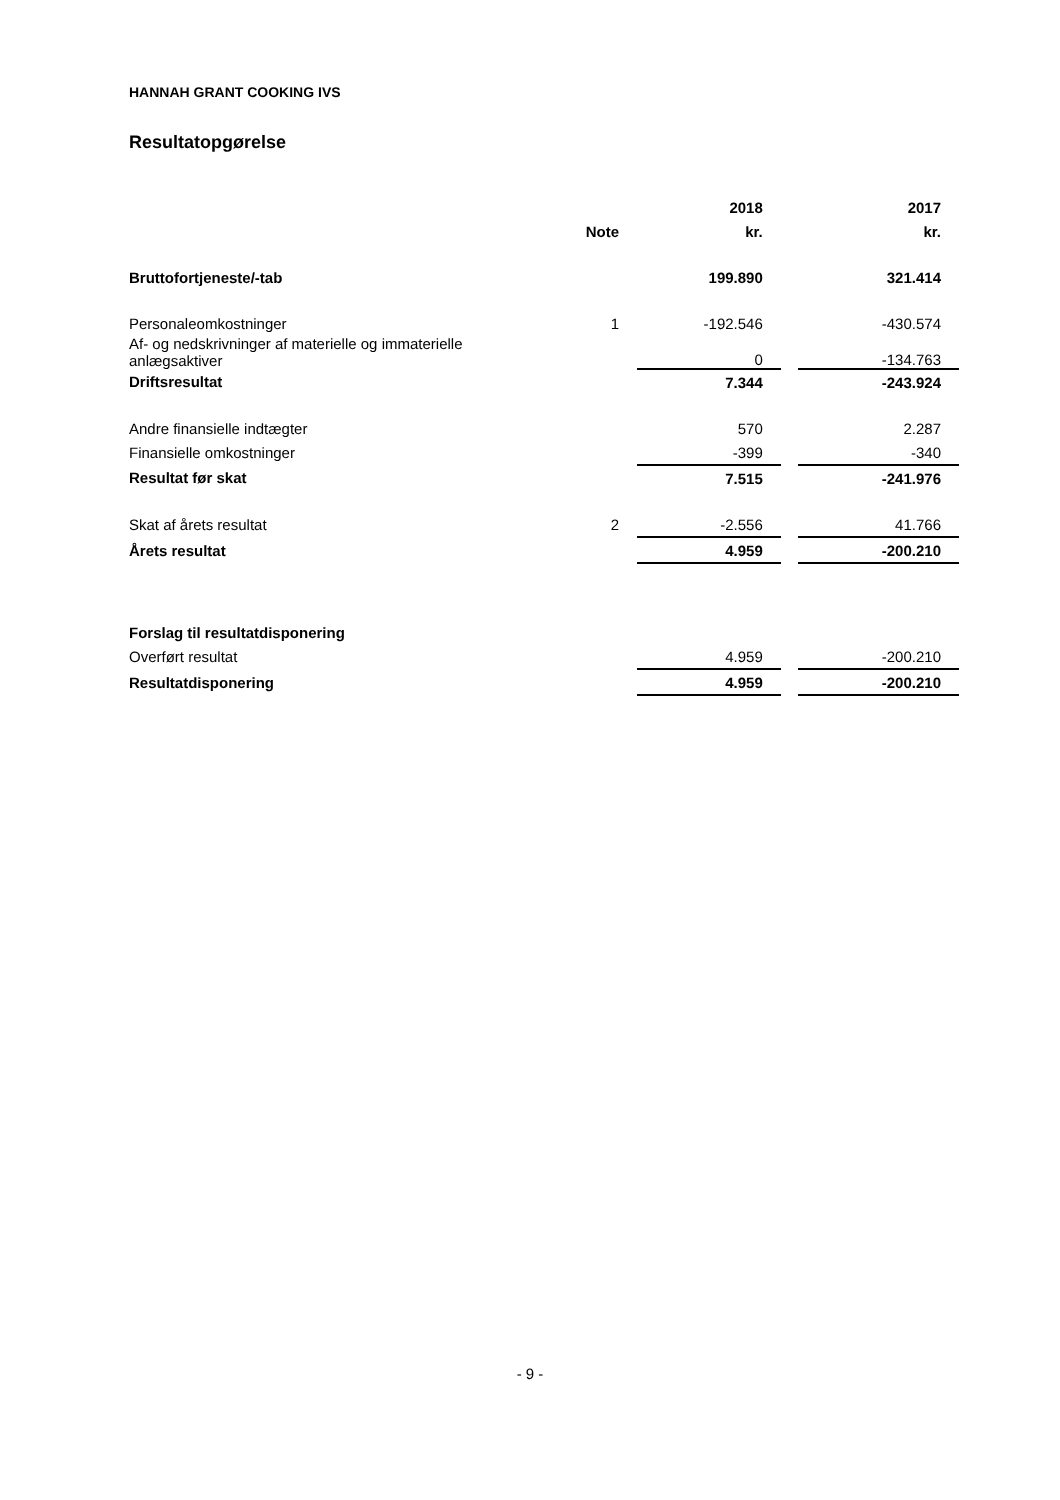HANNAH GRANT COOKING IVS
Resultatopgørelse
| | | 2018 | | 2017 |
| --- | --- | --- | --- | --- |
| | Note | kr. | | kr. |
| Bruttofortjeneste/-tab | | 199.890 | | 321.414 |
| Personaleomkostninger | 1 | -192.546 | | -430.574 |
| Af- og nedskrivninger af materielle og immaterielle anlægsaktiver | | 0 | | -134.763 |
| Driftsresultat | | 7.344 | | -243.924 |
| Andre finansielle indtægter | | 570 | | 2.287 |
| Finansielle omkostninger | | -399 | | -340 |
| Resultat før skat | | 7.515 | | -241.976 |
| Skat af årets resultat | 2 | -2.556 | | 41.766 |
| Årets resultat | | 4.959 | | -200.210 |
| Forslag til resultatdisponering | | | | |
| Overført resultat | | 4.959 | | -200.210 |
| Resultatdisponering | | 4.959 | | -200.210 |
- 9 -